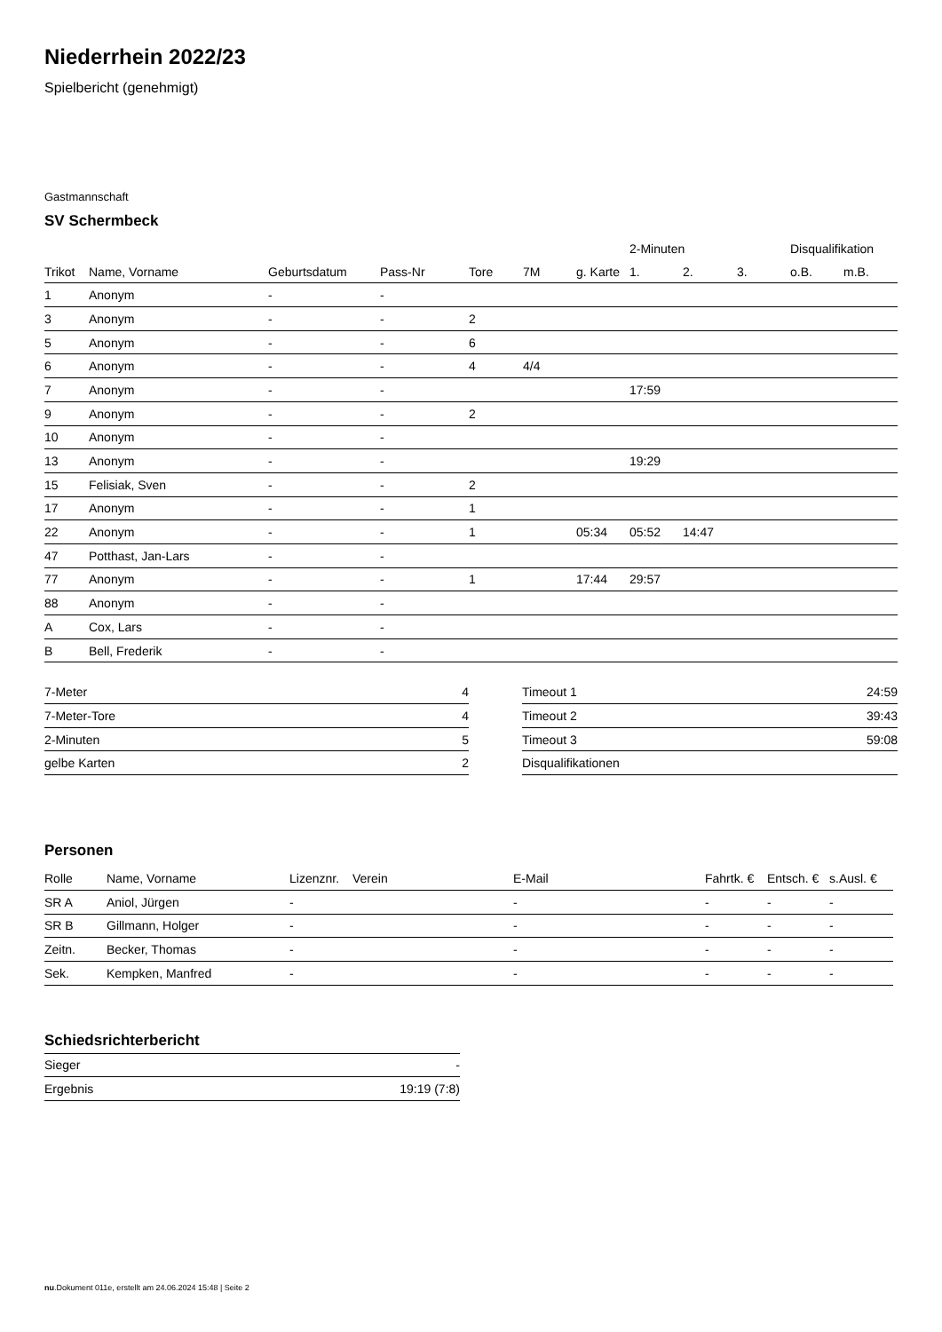Niederrhein 2022/23
Spielbericht (genehmigt)
Gastmannschaft
SV Schermbeck
| | | | | | | | 2-Minuten | | | Disqualifikation | |
| --- | --- | --- | --- | --- | --- | --- | --- | --- | --- | --- | --- |
| Trikot | Name, Vorname | Geburtsdatum | Pass-Nr | Tore | 7M | g. Karte | 1. | 2. | 3. | o.B. | m.B. |
| 1 | Anonym | - | - | | | | | | | | |
| 3 | Anonym | - | - | 2 | | | | | | | |
| 5 | Anonym | - | - | 6 | | | | | | | |
| 6 | Anonym | - | - | 4 | 4/4 | | | | | | |
| 7 | Anonym | - | - | | | | 17:59 | | | | |
| 9 | Anonym | - | - | 2 | | | | | | | |
| 10 | Anonym | - | - | | | | | | | | |
| 13 | Anonym | - | - | | | | 19:29 | | | | |
| 15 | Felisiak, Sven | - | - | 2 | | | | | | | |
| 17 | Anonym | - | - | 1 | | | | | | | |
| 22 | Anonym | - | - | 1 | | 05:34 | 05:52 | 14:47 | | | |
| 47 | Potthast, Jan-Lars | - | - | | | | | | | | |
| 77 | Anonym | - | - | 1 | | 17:44 | 29:57 | | | | |
| 88 | Anonym | - | - | | | | | | | | |
| A | Cox, Lars | - | - | | | | | | | | |
| B | Bell, Frederik | - | - | | | | | | | | |
| 7-Meter | 4 |
| 7-Meter-Tore | 4 |
| 2-Minuten | 5 |
| gelbe Karten | 2 |
| Timeout 1 | 24:59 |
| Timeout 2 | 39:43 |
| Timeout 3 | 59:08 |
| Disqualifikationen | |
Personen
| Rolle | Name, Vorname | Lizenznr. | Verein | E-Mail | Fahrtk. € | Entsch. € | s.Ausl. € |
| --- | --- | --- | --- | --- | --- | --- | --- |
| SR A | Aniol, Jürgen | - | | - | - | - | - |
| SR B | Gillmann, Holger | - | | - | - | - | - |
| Zeitn. | Becker, Thomas | - | | - | - | - | - |
| Sek. | Kempken, Manfred | - | | - | - | - | - |
Schiedsrichterbericht
| Sieger | - |
| Ergebnis | 19:19 (7:8) |
nu.Dokument 011e, erstellt am 24.06.2024 15:48 | Seite 2